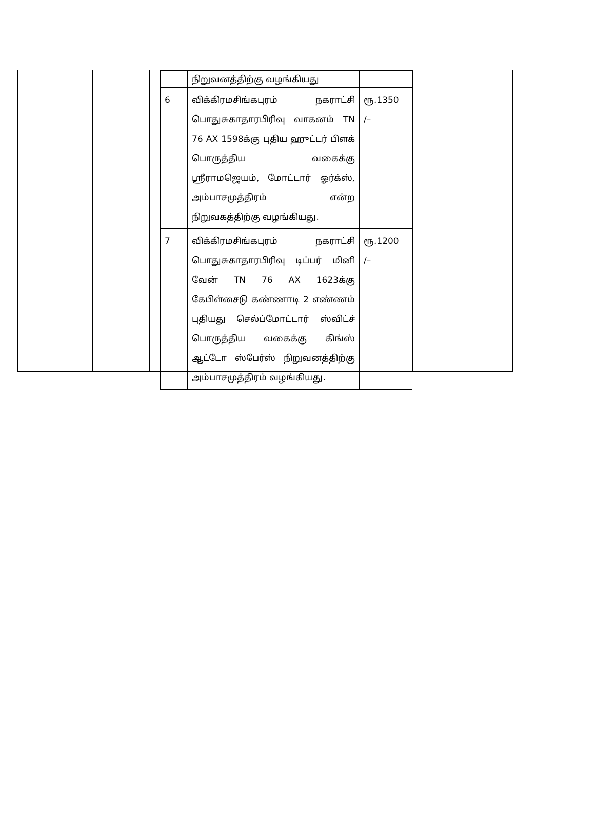| | நிறுவனத்திற்கு வழங்கியது | |
| 6 | விக்கிரமசிங்கபுரம் நகராட்சி பொதுசுகாதாரபிரிவு வாகனம் TN 76 AX 1598க்கு புதிய ஹுட்டர் பிளக் பொருத்திய வகைக்கு ஸ்ரீராமஜெயம், மோட்டார் ஓர்க்ஸ், அம்பாசமுத்திரம் என்ற நிறுவகத்திற்கு வழங்கியது. | ரூ.1350 /– |
| 7 | விக்கிரமசிங்கபுரம் நகராட்சி பொதுசுகாதாரபிரிவு டிப்பர் மினி வேன் TN 76 AX 1623க்கு கேபிள்சைடு கண்ணாடி 2 எண்ணம் புதியது செல்ப்மோட்டார் ஸ்விட்ச் பொருத்திய வகைக்கு கிங்ஸ் ஆட்டோ ஸ்பேர்ஸ் நிறுவனத்திற்கு அம்பாசமுத்திரம் வழங்கியது. | ரூ.1200 /– |